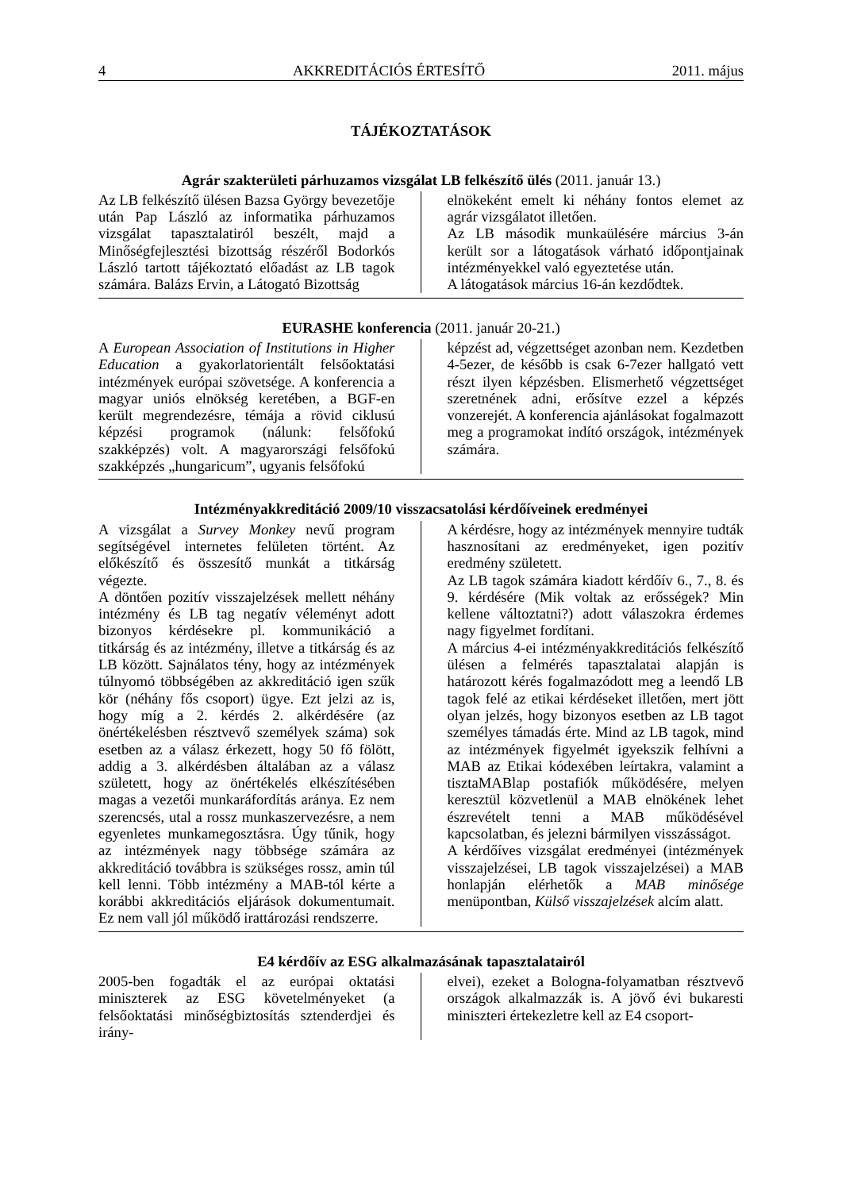4 AKKREDITÁCIÓS ÉRTESÍTŐ 2011. május
TÁJÉKOZTATÁSOK
Agrár szakterületi párhuzamos vizsgálat LB felkészítő ülés (2011. január 13.)
Az LB felkészítő ülésen Bazsa György bevezetője után Pap László az informatika párhuzamos vizsgálat tapasztalatiról beszélt, majd a Minőségfejlesztési bizottság részéről Bodorkós László tartott tájékoztató előadást az LB tagok számára. Balázs Ervin, a Látogató Bizottság
elnökeként emelt ki néhány fontos elemet az agrár vizsgálatot illetően.
Az LB második munkaülésére március 3-án került sor a látogatások várható időpontjainak intézményekkel való egyeztetése után.
A látogatások március 16-án kezdődtek.
EURASHE konferencia (2011. január 20-21.)
A European Association of Institutions in Higher Education a gyakorlatorientált felsőoktatási intézmények európai szövetsége. A konferencia a magyar uniós elnökség keretében, a BGF-en került megrendezésre, témája a rövid ciklusú képzési programok (nálunk: felsőfokú szakképzés) volt. A magyarországi felsőfokú szakképzés „hungaricum”, ugyanis felsőfokú
képzést ad, végzettséget azonban nem. Kezdetben 4-5ezer, de később is csak 6-7ezer hallgató vett részt ilyen képzésben. Elismerhető végzettséget szeretnének adni, erősítve ezzel a képzés vonzerejét. A konferencia ajánlásokat fogalmazott meg a programokat indító országok, intézmények számára.
Intézményakkreditáció 2009/10 visszacsatolási kérdőíveinek eredményei
A vizsgálat a Survey Monkey nevű program segítségével internetes felületen történt. Az előkészítő és összesítő munkát a titkárság végezte.
A döntően pozitív visszajelzések mellett néhány intézmény és LB tag negatív véleményt adott bizonyos kérdésekre pl. kommunikáció a titkárság és az intézmény, illetve a titkárság és az LB között. Sajnálatos tény, hogy az intézmények túlnyomó többségében az akkreditáció igen szűk kör (néhány fős csoport) ügye. Ezt jelzi az is, hogy míg a 2. kérdés 2. alkérdésére (az önértékelésben résztvevő személyek száma) sok esetben az a válasz érkezett, hogy 50 fő fölött, addig a 3. alkérdésben általában az a válasz született, hogy az önértékelés elkészítésében magas a vezetői munkaráfordítás aránya. Ez nem szerencsés, utal a rossz munkaszervezésre, a nem egyenletes munkamegosztásra. Úgy tűnik, hogy az intézmények nagy többsége számára az akkreditáció továbbra is szükséges rossz, amin túl kell lenni. Több intézmény a MAB-tól kérte a korábbi akkreditációs eljárások dokumentumait. Ez nem vall jól működő irattározási rendszerre.
A kérdésre, hogy az intézmények mennyire tudták hasznosítani az eredményeket, igen pozitív eredmény született.
Az LB tagok számára kiadott kérdőív 6., 7., 8. és 9. kérdésére (Mik voltak az erősségek? Min kellene változtatni?) adott válaszokra érdemes nagy figyelmet fordítani.
A március 4-ei intézményakkreditációs felkészítő ülésen a felmérés tapasztalatai alapján is határozott kérés fogalmazódott meg a leendő LB tagok felé az etikai kérdéseket illetően, mert jött olyan jelzés, hogy bizonyos esetben az LB tagot személyes támadás érte. Mind az LB tagok, mind az intézmények figyelmét igyekszik felhívni a MAB az Etikai kódexében leírtakra, valamint a tisztaMABlap postafiók működésére, melyen keresztül közvetlenül a MAB elnökének lehet észrevételt tenni a MAB működésével kapcsolatban, és jelezni bármilyen visszásságot.
A kérdőíves vizsgálat eredményei (intézmények visszajelzései, LB tagok visszajelzései) a MAB honlapján elérhetők a MAB minősége menüpontban, Külső visszajelzések alcím alatt.
E4 kérdőív az ESG alkalmazásának tapasztalatairól
2005-ben fogadták el az európai oktatási miniszterek az ESG követelményeket (a felsőoktatási minőségbiztosítás sztenderdjei és irány-
elvei), ezeket a Bologna-folyamatban résztvevő országok alkalmazzák is. A jövő évi bukaresti miniszteri értekezletre kell az E4 csoport-